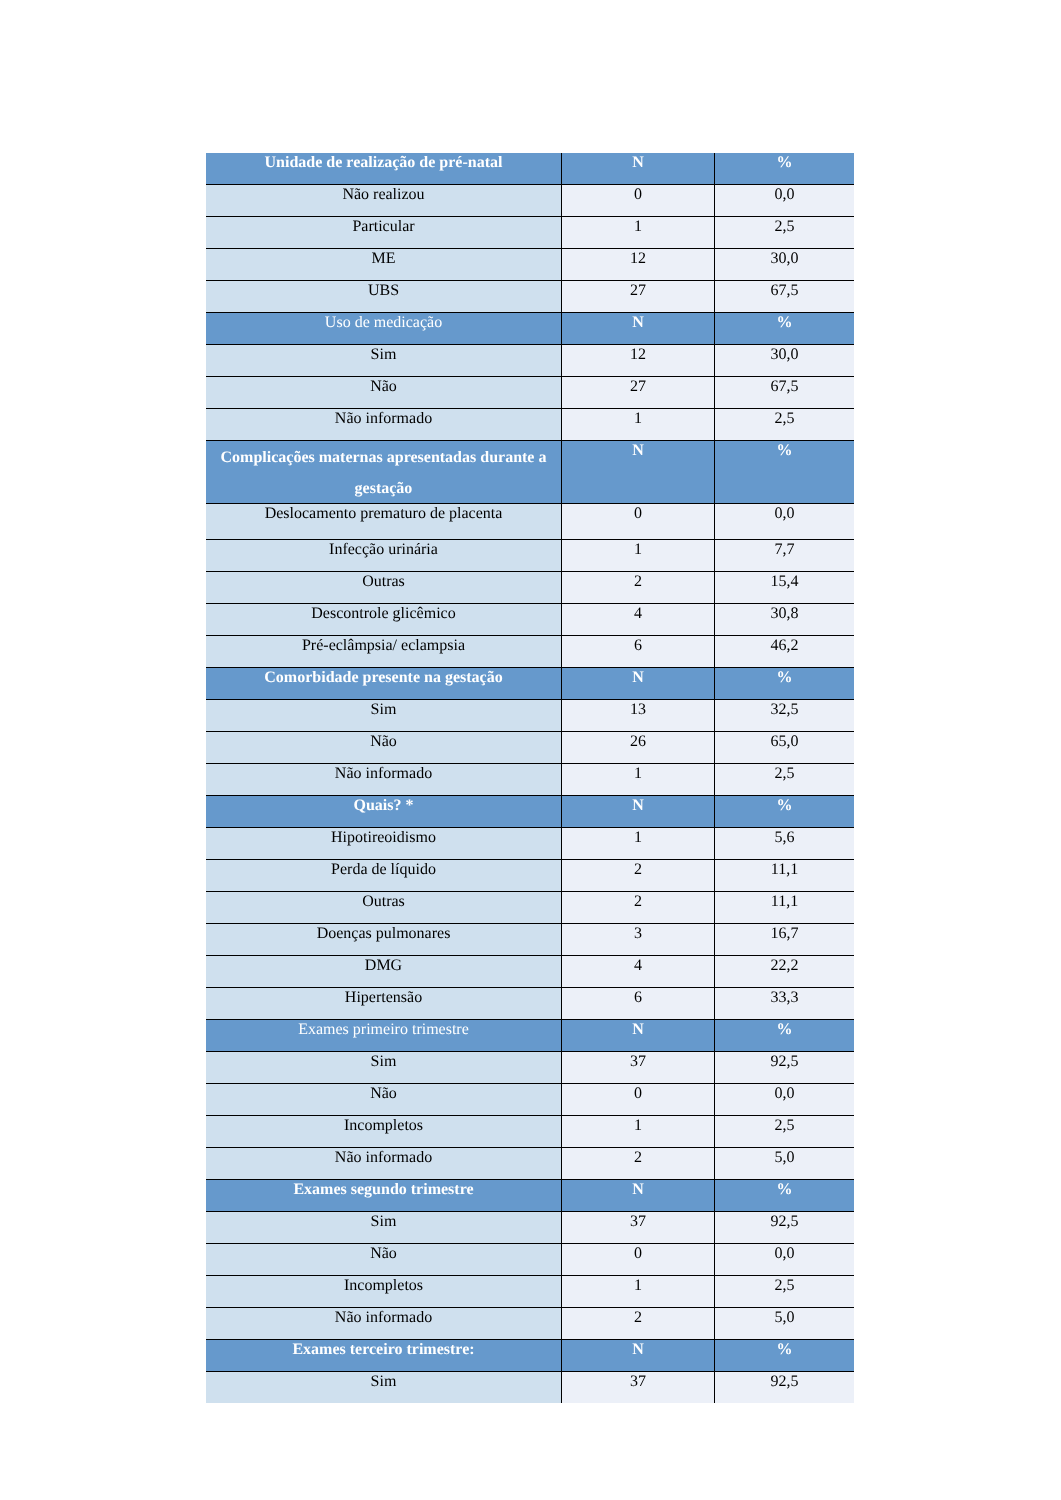| Unidade de realização de pré-natal | N | % |
| --- | --- | --- |
| Não realizou | 0 | 0,0 |
| Particular | 1 | 2,5 |
| ME | 12 | 30,0 |
| UBS | 27 | 67,5 |
| Uso de medicação | N | % |
| Sim | 12 | 30,0 |
| Não | 27 | 67,5 |
| Não informado | 1 | 2,5 |
| Complicações maternas apresentadas durante a gestação | N | % |
| Deslocamento prematuro de placenta | 0 | 0,0 |
| Infecção urinária | 1 | 7,7 |
| Outras | 2 | 15,4 |
| Descontrole glicêmico | 4 | 30,8 |
| Pré-eclâmpsia/ eclampsia | 6 | 46,2 |
| Comorbidade presente na gestação | N | % |
| Sim | 13 | 32,5 |
| Não | 26 | 65,0 |
| Não informado | 1 | 2,5 |
| Quais? * | N | % |
| Hipotireoidismo | 1 | 5,6 |
| Perda de líquido | 2 | 11,1 |
| Outras | 2 | 11,1 |
| Doenças pulmonares | 3 | 16,7 |
| DMG | 4 | 22,2 |
| Hipertensão | 6 | 33,3 |
| Exames primeiro trimestre | N | % |
| Sim | 37 | 92,5 |
| Não | 0 | 0,0 |
| Incompletos | 1 | 2,5 |
| Não informado | 2 | 5,0 |
| Exames segundo trimestre | N | % |
| Sim | 37 | 92,5 |
| Não | 0 | 0,0 |
| Incompletos | 1 | 2,5 |
| Não informado | 2 | 5,0 |
| Exames terceiro trimestre: | N | % |
| Sim | 37 | 92,5 |